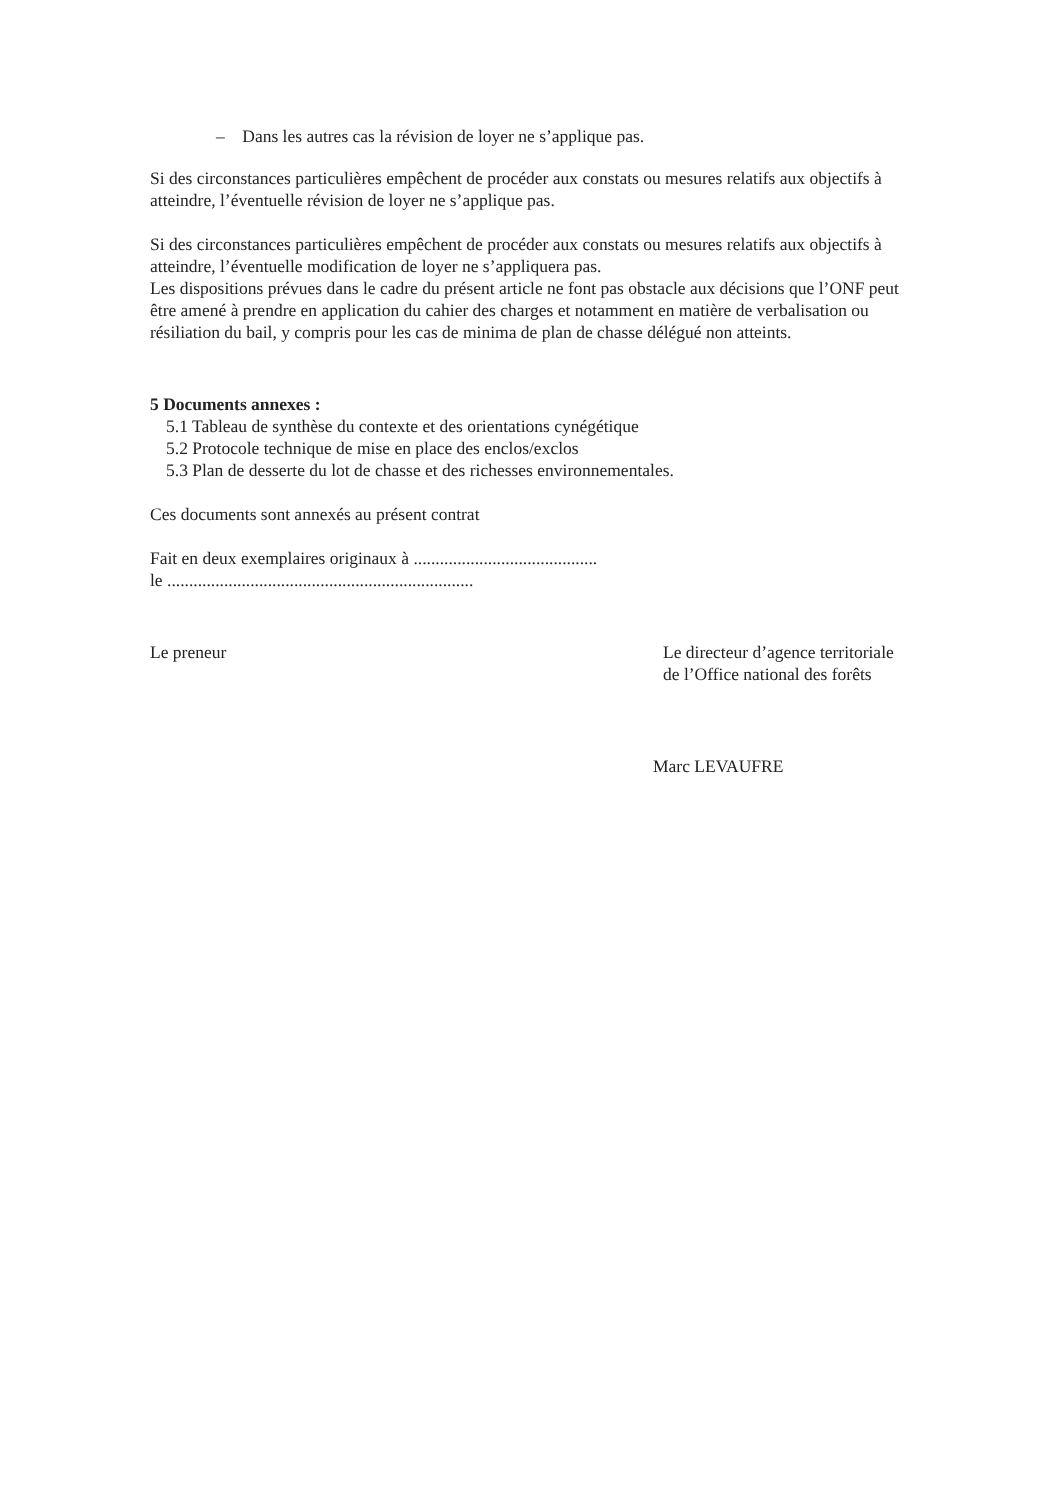– Dans les autres cas la révision de loyer ne s’applique pas.
Si des circonstances particulières empêchent de procéder aux constats ou mesures relatifs aux objectifs à atteindre, l’éventuelle révision de loyer ne s’applique pas.
Si des circonstances particulières empêchent de procéder aux constats ou mesures relatifs aux objectifs à atteindre, l’éventuelle modification de loyer ne s’appliquera pas.
Les dispositions prévues dans le cadre du présent article ne font pas obstacle aux décisions que l’ONF peut être amené à prendre en application du cahier des charges et notamment en matière de verbalisation ou résiliation du bail, y compris pour les cas de minima de plan de chasse délégué non atteints.
5 Documents annexes :
5.1 Tableau de synthèse du contexte et des orientations cynégétique
5.2 Protocole technique de mise en place des enclos/exclos
5.3 Plan de desserte du lot de chasse et des richesses environnementales.
Ces documents sont annexés au présent contrat
Fait en deux exemplaires originaux à ..........................................
le ......................................................................
Le preneur Le directeur d’agence territoriale
de l’Office national des forêts
Marc LEVAUFRE